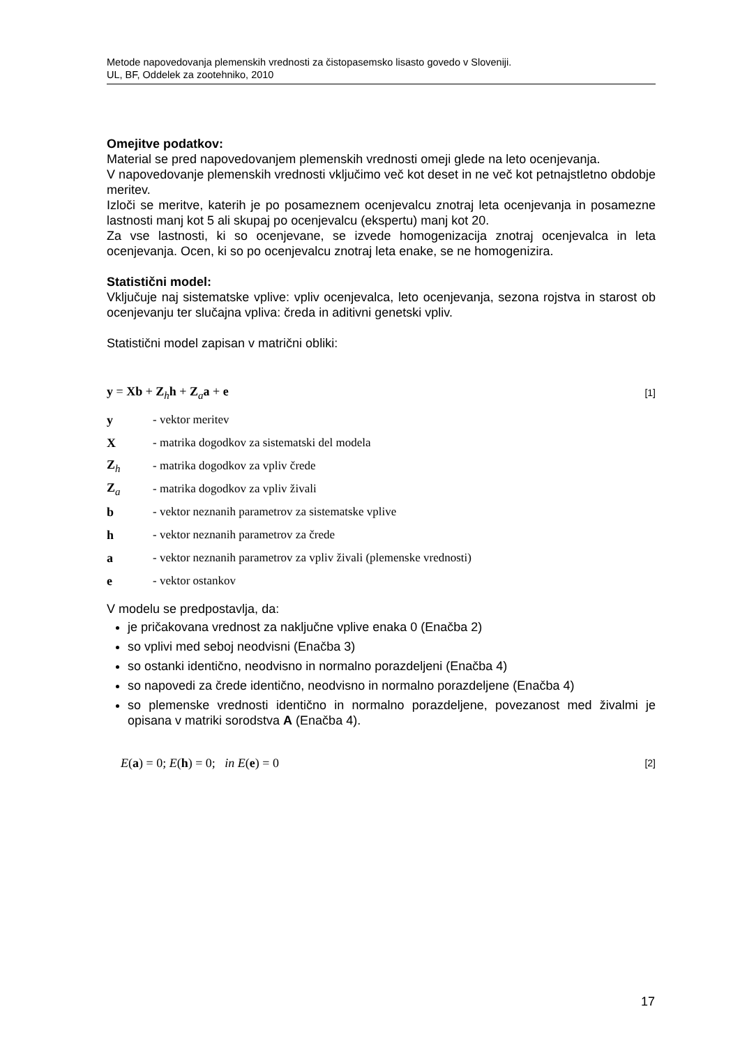Metode napovedovanja plemenskih vrednosti za čistopasemsko lisasto govedo v Sloveniji.
UL, BF, Oddelek za zootehniko, 2010
Omejitve podatkov:
Material se pred napovedovanjem plemenskih vrednosti omeji glede na leto ocenjevanja.
V napovedovanje plemenskih vrednosti vključimo več kot deset in ne več kot petnajstletno obdobje meritev.
Izloči se meritve, katerih je po posameznem ocenjevalcu znotraj leta ocenjevanja in posamezne lastnosti manj kot 5 ali skupaj po ocenjevalcu (ekspertu) manj kot 20.
Za vse lastnosti, ki so ocenjevane, se izvede homogenizacija znotraj ocenjevalca in leta ocenjevanja. Ocen, ki so po ocenjevalcu znotraj leta enake, se ne homogenizira.
Statistični model:
Vključuje naj sistematske vplive: vpliv ocenjevalca, leto ocenjevanja, sezona rojstva in starost ob ocenjevanju ter slučajna vpliva: čreda in aditivni genetski vpliv.
Statistični model zapisan v matrični obliki:
y = Xb + Z<sub>h</sub>h + Z<sub>a</sub>a + e [1]
| y | - vektor meritev |
| X | - matrika dogodkov za sistematski del modela |
| Z<sub>h</sub> | - matrika dogodkov za vpliv črede |
| Z<sub>a</sub> | - matrika dogodkov za vpliv živali |
| b | - vektor neznanih parametrov za sistematske vplive |
| h | - vektor neznanih parametrov za črede |
| a | - vektor neznanih parametrov za vpliv živali (plemenske vrednosti) |
| e | - vektor ostankov |
V modelu se predpostavlja, da:
je pričakovana vrednost za naključne vplive enaka 0 (Enačba 2)
so vplivi med seboj neodvisni (Enačba 3)
so ostanki identično, neodvisno in normalno porazdeljeni (Enačba 4)
so napovedi za črede identično, neodvisno in normalno porazdeljene (Enačba 4)
so plemenske vrednosti identično in normalno porazdeljene, povezanost med živalmi je opisana v matriki sorodstva A (Enačba 4).
E(a) = 0; E(h) = 0; in E(e) = 0 [2]
17